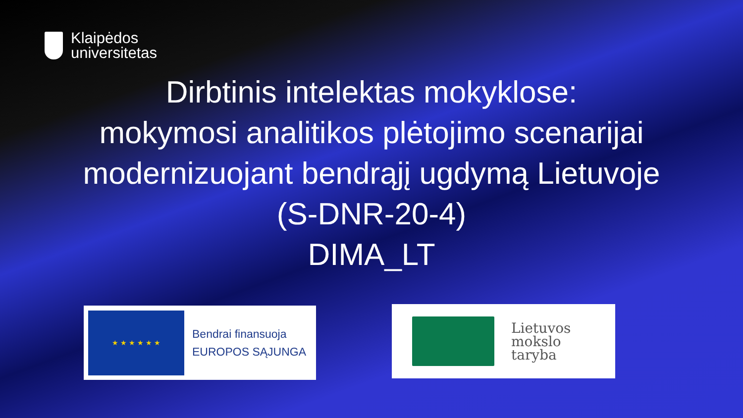Klaipėdos
universitetas
Dirbtinis intelektas mokyklose:
mokymosi analitikos plėtojimo scenarijai
modernizuojant bendrąjį ugdymą Lietuvoje
(S-DNR-20-4)
DIMA_LT
★ ★ ★ ★ ★ ★
Bendrai finansuoja
EUROPOS SĄJUNGA
Lietuvos
mokslo
taryba